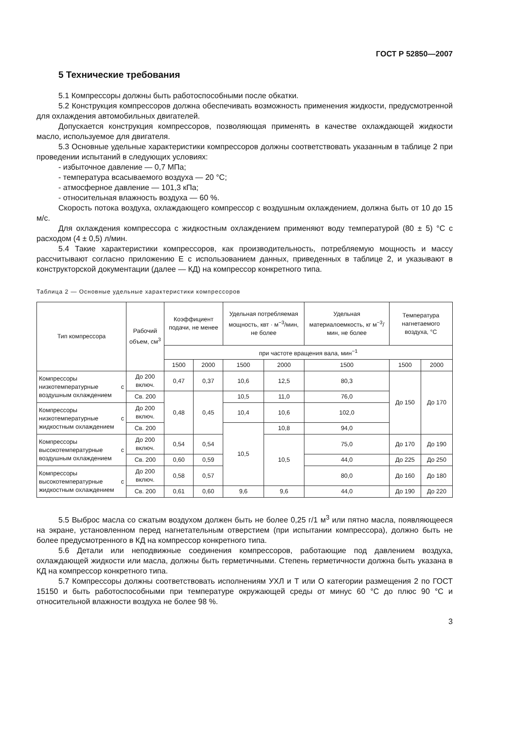ГОСТ Р 52850—2007
5 Технические требования
5.1 Компрессоры должны быть работоспособными после обкатки.
5.2 Конструкция компрессоров должна обеспечивать возможность применения жидкости, предусмотренной для охлаждения автомобильных двигателей.
Допускается конструкция компрессоров, позволяющая применять в качестве охлаждающей жидкости масло, используемое для двигателя.
5.3 Основные удельные характеристики компрессоров должны соответствовать указанным в таблице 2 при проведении испытаний в следующих условиях:
- избыточное давление — 0,7 МПа;
- температура всасываемого воздуха — 20 °С;
- атмосферное давление — 101,3 кПа;
- относительная влажность воздуха — 60 %.
Скорость потока воздуха, охлаждающего компрессор с воздушным охлаждением, должна быть от 10 до 15 м/с.
Для охлаждения компрессора с жидкостным охлаждением применяют воду температурой (80 ± 5) °С с расходом (4 ± 0,5) л/мин.
5.4 Такие характеристики компрессоров, как производительность, потребляемую мощность и массу рассчитывают согласно приложению Е с использованием данных, приведенных в таблице 2, и указывают в конструкторской документации (далее — КД) на компрессор конкретного типа.
Таблица 2 — Основные удельные характеристики компрессоров
| Тип компрессора | Рабочий объем, см<sup>3</sup> | Коэффициент подачи, не менее | | Удельная потребляемая мощность, квт · м<sup>−3</sup>/мин, не более | | Удельная материалоемкость, кг м<sup>−3</sup>/мин, не более | Температура нагнетаемого воздуха, °С | |
| --- | --- | --- | --- | --- | --- | --- | --- | --- |
| | | при частоте вращения вала, мин<sup>−1</sup> | | | | | | |
| | | 1500 | 2000 | 1500 | 2000 | 1500 | 1500 | 2000 |
| Компрессоры низкотемпературные с воздушным охлаждением | До 200 включ. | 0,47 | 0,37 | 10,6 | 12,5 | 80,3 | До 150 | До 170 |
| | Св. 200 | 0,48 | 0,45 | 10,5 | 11,0 | 76,0 | | |
| Компрессоры низкотемпературные с жидкостным охлаждением | До 200 включ. | | | 10,4 | 10,6 | 102,0 | | |
| | Св. 200 | | | 10,5 | 10,8 | 94,0 | | |
| Компрессоры высокотемпературные с воздушным охлаждением | До 200 включ. | 0,54 | 0,54 | | 10,5 | 75,0 | До 170 | До 190 |
| | Св. 200 | 0,60 | 0,59 | | | 44,0 | До 225 | До 250 |
| Компрессоры высокотемпературные с жидкостным охлаждением | До 200 включ. | 0,58 | 0,57 | | | 80,0 | До 160 | До 180 |
| | Св. 200 | 0,61 | 0,60 | 9,6 | 9,6 | 44,0 | До 190 | До 220 |
5.5 Выброс масла со сжатым воздухом должен быть не более 0,25 г/1 м<sup>3</sup> или пятно масла, появляющееся на экране, установленном перед нагнетательным отверстием (при испытании компрессора), должно быть не более предусмотренного в КД на компрессор конкретного типа.
5.6 Детали или неподвижные соединения компрессоров, работающие под давлением воздуха, охлаждающей жидкости или масла, должны быть герметичными. Степень герметичности должна быть указана в КД на компрессор конкретного типа.
5.7 Компрессоры должны соответствовать исполнениям УХЛ и Т или О категории размещения 2 по ГОСТ 15150 и быть работоспособными при температуре окружающей среды от минус 60 °С до плюс 90 °С и относительной влажности воздуха не более 98 %.
3